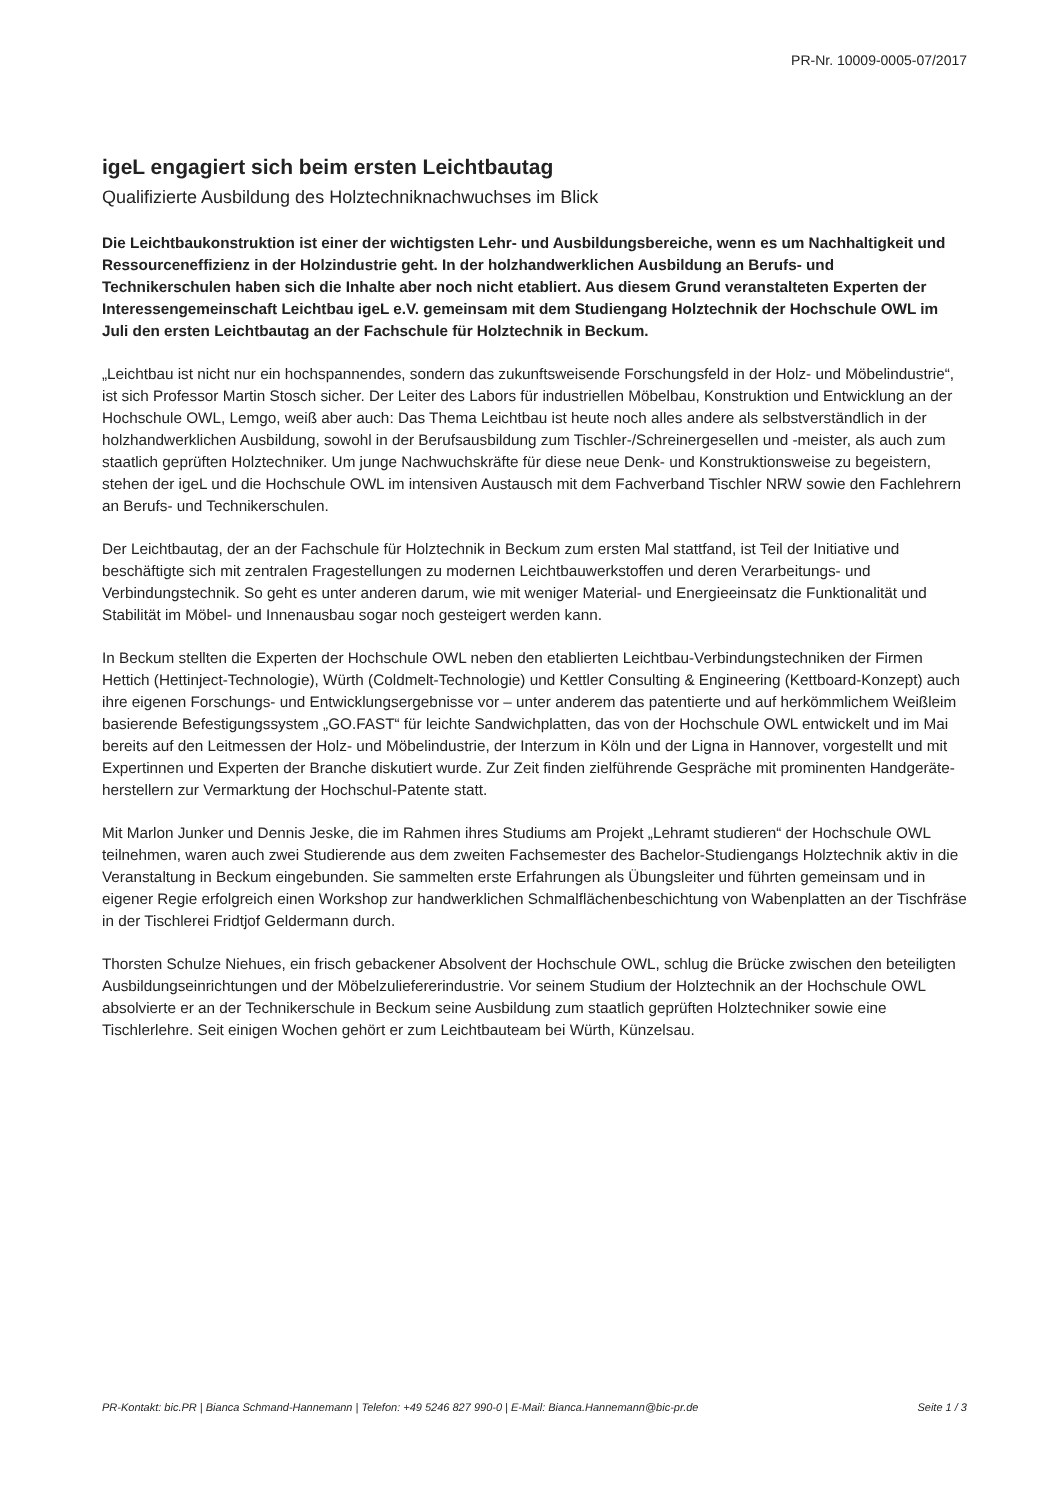PR-Nr. 10009-0005-07/2017
igeL engagiert sich beim ersten Leichtbautag
Qualifizierte Ausbildung des Holztechniknachwuchses im Blick
Die Leichtbaukonstruktion ist einer der wichtigsten Lehr- und Ausbildungsbereiche, wenn es um Nachhaltigkeit und Ressourceneffizienz in der Holzindustrie geht. In der holzhandwerklichen Ausbildung an Berufs- und Technikerschulen haben sich die Inhalte aber noch nicht etabliert. Aus diesem Grund veranstalteten Experten der Interessengemeinschaft Leichtbau igeL e.V. gemeinsam mit dem Studiengang Holztechnik der Hochschule OWL im Juli den ersten Leichtbautag an der Fachschule für Holztechnik in Beckum.
„Leichtbau ist nicht nur ein hochspannendes, sondern das zukunftsweisende Forschungsfeld in der Holz- und Möbelindustrie“, ist sich Professor Martin Stosch sicher. Der Leiter des Labors für industriellen Möbelbau, Konstruktion und Entwicklung an der Hochschule OWL, Lemgo, weiß aber auch: Das Thema Leichtbau ist heute noch alles andere als selbstverständlich in der holzhandwerklichen Ausbildung, sowohl in der Berufsausbildung zum Tischler-/Schreinergesellen und -meister, als auch zum staatlich geprüften Holztechniker. Um junge Nachwuchskräfte für diese neue Denk- und Konstruktionsweise zu begeistern, stehen der igeL und die Hochschule OWL im intensiven Austausch mit dem Fachverband Tischler NRW sowie den Fachlehrern an Berufs- und Technikerschulen.
Der Leichtbautag, der an der Fachschule für Holztechnik in Beckum zum ersten Mal stattfand, ist Teil der Initiative und beschäftigte sich mit zentralen Fragestellungen zu modernen Leichtbauwerkstoffen und deren Verarbeitungs- und Verbindungstechnik. So geht es unter anderen darum, wie mit weniger Material- und Energieeinsatz die Funktionalität und Stabilität im Möbel- und Innenausbau sogar noch gesteigert werden kann.
In Beckum stellten die Experten der Hochschule OWL neben den etablierten Leichtbau-Verbindungstechniken der Firmen Hettich (Hettinject-Technologie), Würth (Coldmelt-Technologie) und Kettler Consulting & Engineering (Kettboard-Konzept) auch ihre eigenen Forschungs- und Entwicklungsergebnisse vor – unter anderem das patentierte und auf herkömmlichem Weißleim basierende Befestigungssystem „GO.FAST“ für leichte Sandwichplatten, das von der Hochschule OWL entwickelt und im Mai bereits auf den Leitmessen der Holz- und Möbelindustrie, der Interzum in Köln und der Ligna in Hannover, vorgestellt und mit Expertinnen und Experten der Branche diskutiert wurde. Zur Zeit finden zielführende Gespräche mit prominenten Handgeräte­herstellern zur Vermarktung der Hochschul-Patente statt.
Mit Marlon Junker und Dennis Jeske, die im Rahmen ihres Studiums am Projekt „Lehramt studieren“ der Hochschule OWL teilnehmen, waren auch zwei Studierende aus dem zweiten Fachsemester des Bachelor-Studiengangs Holztechnik aktiv in die Veranstaltung in Beckum eingebunden. Sie sammelten erste Erfahrungen als Übungsleiter und führten gemeinsam und in eigener Regie erfolgreich einen Workshop zur handwerklichen Schmalflächenbeschichtung von Wabenplatten an der Tischfräse in der Tischlerei Fridtjof Geldermann durch.
Thorsten Schulze Niehues, ein frisch gebackener Absolvent der Hochschule OWL, schlug die Brücke zwischen den beteiligten Ausbildungseinrichtungen und der Möbelzuliefererindustrie. Vor seinem Studium der Holztechnik an der Hochschule OWL absolvierte er an der Technikerschule in Beckum seine Ausbildung zum staatlich geprüften Holztechniker sowie eine Tischlerlehre. Seit einigen Wochen gehört er zum Leichtbauteam bei Würth, Künzelsau.
PR-Kontakt: bic.PR | Bianca Schmand-Hannemann | Telefon: +49 5246 827 990-0 | E-Mail: Bianca.Hannemann@bic-pr.de Seite 1 / 3